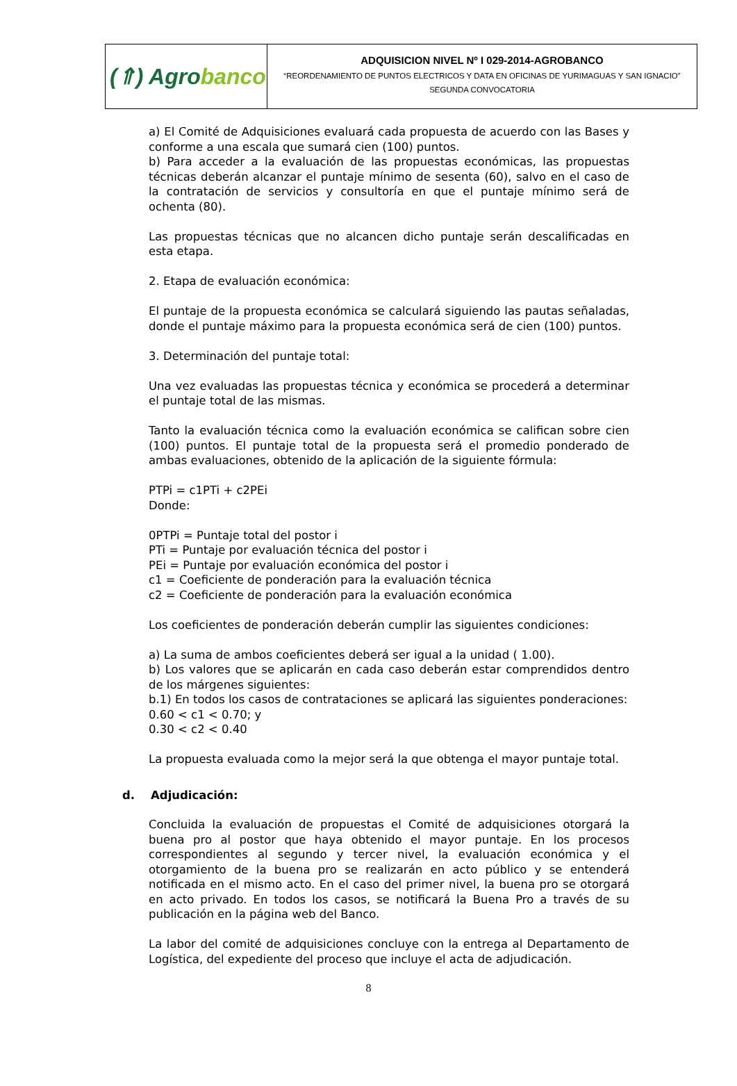| (⇑) Agro banco | ADQUISICION NIVEL Nº I 029-2014-AGROBANCO “REORDENAMIENTO DE PUNTOS ELECTRICOS Y DATA EN OFICINAS DE YURIMAGUAS Y SAN IGNACIO” SEGUNDA CONVOCATORIA |
a) El Comité de Adquisiciones evaluará cada propuesta de acuerdo con las Bases y conforme a una escala que sumará cien (100) puntos.
b) Para acceder a la evaluación de las propuestas económicas, las propuestas técnicas deberán alcanzar el puntaje mínimo de sesenta (60), salvo en el caso de la contratación de servicios y consultoría en que el puntaje mínimo será de ochenta (80).
Las propuestas técnicas que no alcancen dicho puntaje serán descalificadas en esta etapa.
2. Etapa de evaluación económica:
El puntaje de la propuesta económica se calculará siguiendo las pautas señaladas, donde el puntaje máximo para la propuesta económica será de cien (100) puntos.
3. Determinación del puntaje total:
Una vez evaluadas las propuestas técnica y económica se procederá a determinar el puntaje total de las mismas.
Tanto la evaluación técnica como la evaluación económica se califican sobre cien (100) puntos. El puntaje total de la propuesta será el promedio ponderado de ambas evaluaciones, obtenido de la aplicación de la siguiente fórmula:
PTPi = c1PTi + c2PEi
Donde:
0PTPi = Puntaje total del postor i
PTi = Puntaje por evaluación técnica del postor i
PEi = Puntaje por evaluación económica del postor i
c1 = Coeficiente de ponderación para la evaluación técnica
c2 = Coeficiente de ponderación para la evaluación económica
Los coeficientes de ponderación deberán cumplir las siguientes condiciones:
a) La suma de ambos coeficientes deberá ser igual a la unidad ( 1.00).
b) Los valores que se aplicarán en cada caso deberán estar comprendidos dentro de los márgenes siguientes:
b.1) En todos los casos de contrataciones se aplicará las siguientes ponderaciones:
0.60 < c1 < 0.70; y
0.30 < c2 < 0.40
La propuesta evaluada como la mejor será la que obtenga el mayor puntaje total.
d. Adjudicación:
Concluida la evaluación de propuestas el Comité de adquisiciones otorgará la buena pro al postor que haya obtenido el mayor puntaje. En los procesos correspondientes al segundo y tercer nivel, la evaluación económica y el otorgamiento de la buena pro se realizarán en acto público y se entenderá notificada en el mismo acto. En el caso del primer nivel, la buena pro se otorgará en acto privado. En todos los casos, se notificará la Buena Pro a través de su publicación en la página web del Banco.
La labor del comité de adquisiciones concluye con la entrega al Departamento de Logística, del expediente del proceso que incluye el acta de adjudicación.
8